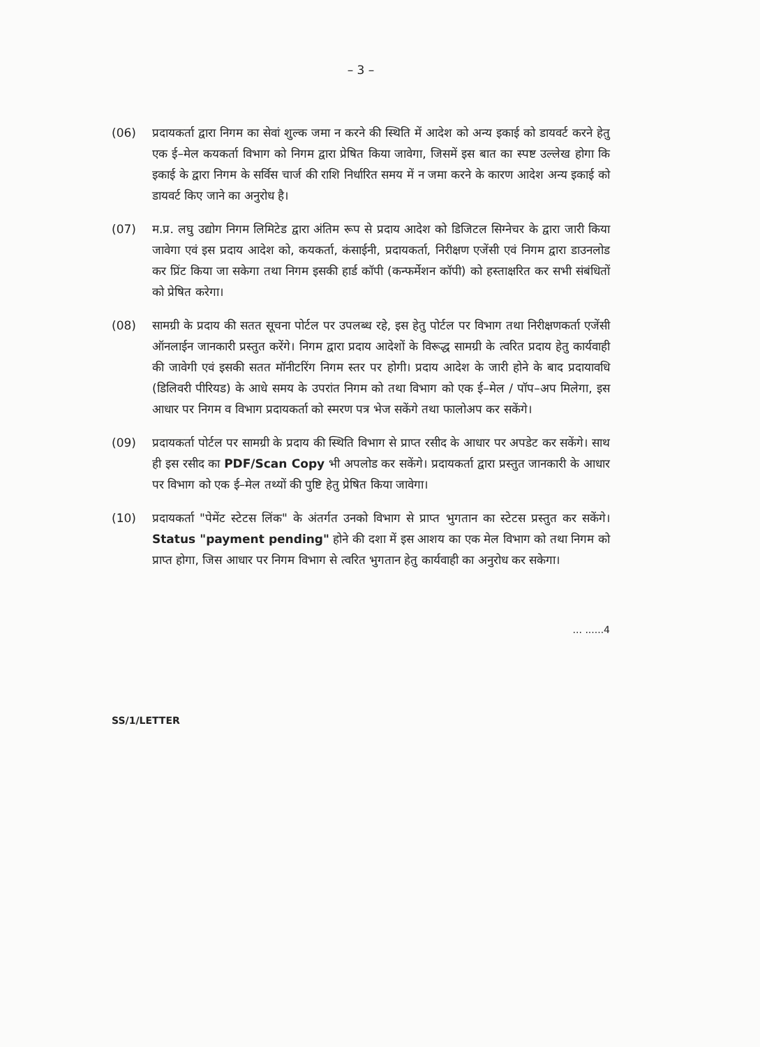– 3 –
(06) प्रदायकर्ता द्वारा निगम का सेवां शुल्क जमा न करने की स्थिति में आदेश को अन्य इकाई को डायवर्ट करने हेतु एक ई–मेल कयकर्ता विभाग को निगम द्वारा प्रेषित किया जावेगा, जिसमें इस बात का स्पष्ट उल्लेख होगा कि इकाई के द्वारा निगम के सर्विस चार्ज की राशि निर्धारित समय में न जमा करने के कारण आदेश अन्य इकाई को डायवर्ट किए जाने का अनुरोध है।
(07) म.प्र. लघु उद्योग निगम लिमिटेड द्वारा अंतिम रूप से प्रदाय आदेश को डिजिटल सिग्नेचर के द्वारा जारी किया जावेगा एवं इस प्रदाय आदेश को, कयकर्ता, कंसाईनी, प्रदायकर्ता, निरीक्षण एजेंसी एवं निगम द्वारा डाउनलोड कर प्रिंट किया जा सकेगा तथा निगम इसकी हार्ड कॉपी (कन्फर्मेशन कॉपी) को हस्ताक्षरित कर सभी संबंधितों को प्रेषित करेगा।
(08) सामग्री के प्रदाय की सतत सूचना पोर्टल पर उपलब्ध रहे, इस हेतु पोर्टल पर विभाग तथा निरीक्षणकर्ता एजेंसी ऑनलाईन जानकारी प्रस्तुत करेंगे। निगम द्वारा प्रदाय आदेशों के विरूद्ध सामग्री के त्वरित प्रदाय हेतु कार्यवाही की जावेगी एवं इसकी सतत मॉनीटरिंग निगम स्तर पर होगी। प्रदाय आदेश के जारी होने के बाद प्रदायावधि (डिलिवरी पीरियड) के आधे समय के उपरांत निगम को तथा विभाग को एक ई–मेल / पॉप–अप मिलेगा, इस आधार पर निगम व विभाग प्रदायकर्ता को स्मरण पत्र भेज सकेंगे तथा फालोअप कर सकेंगे।
(09) प्रदायकर्ता पोर्टल पर सामग्री के प्रदाय की स्थिति विभाग से प्राप्त रसीद के आधार पर अपडेट कर सकेंगे। साथ ही इस रसीद का PDF/Scan Copy भी अपलोड कर सकेंगे। प्रदायकर्ता द्वारा प्रस्तुत जानकारी के आधार पर विभाग को एक ई–मेल तथ्यों की पुष्टि हेतु प्रेषित किया जावेगा।
(10) प्रदायकर्ता "पेमेंट स्टेटस लिंक" के अंतर्गत उनको विभाग से प्राप्त भुगतान का स्टेटस प्रस्तुत कर सकेंगे। Status "payment pending" होने की दशा में इस आशय का एक मेल विभाग को तथा निगम को प्राप्त होगा, जिस आधार पर निगम विभाग से त्वरित भुगतान हेतु कार्यवाही का अनुरोध कर सकेगा।
... ......4
SS/1/LETTER